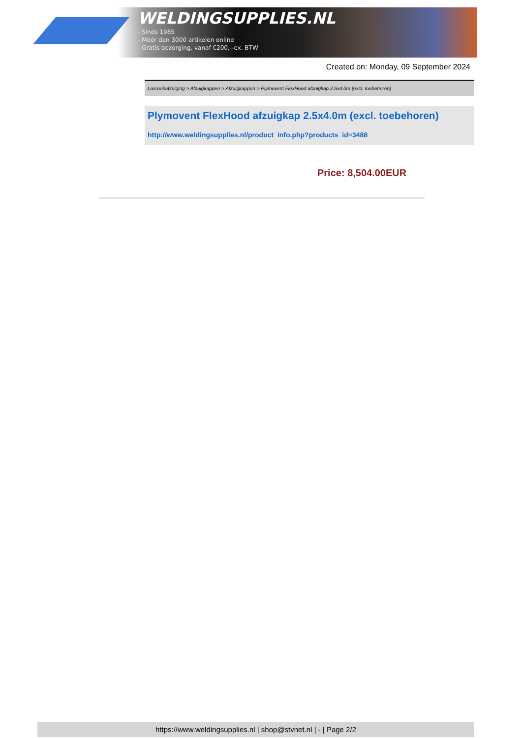WELDINGSUPPLIES.NL
- Sinds 1985
- Méér dan 3000 artikelen online
- Gratis bezorging, vanaf €200,--ex. BTW
Created on: Monday, 09 September 2024
Lasrookafzuiging > Afzuigkappen > Afzuigkappen > Plymovent FlexHood afzuigkap 2.5x4.0m (excl. toebehoren)
Plymovent FlexHood afzuigkap 2.5x4.0m (excl. toebehoren)
http://www.weldingsupplies.nl/product_info.php?products_id=3488
Price: 8,504.00EUR
https://www.weldingsupplies.nl | shop@stvnet.nl | - | Page 2/2